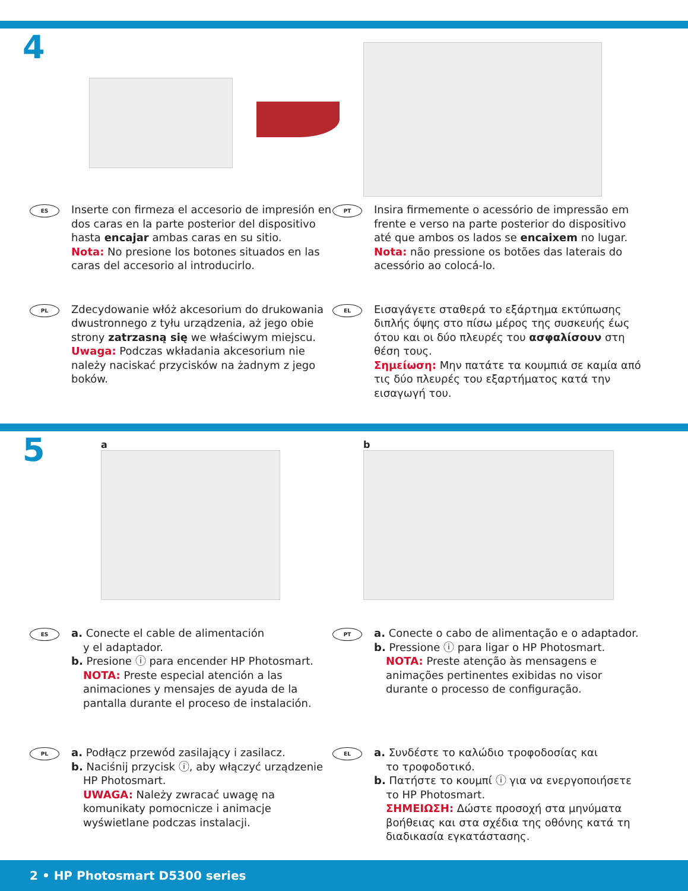4
ES
Inserte con firmeza el accesorio de impresión en dos caras en la parte posterior del dispositivo hasta encajar ambas caras en su sitio.
Nota: No presione los botones situados en las caras del accesorio al introducirlo.
PT
Insira firmemente o acessório de impressão em frente e verso na parte posterior do dispositivo até que ambos os lados se encaixem no lugar.
Nota: não pressione os botões das laterais do acessório ao colocá-lo.
PL
Zdecydowanie włóż akcesorium do drukowania dwustronnego z tyłu urządzenia, aż jego obie strony zatrzasną się we właściwym miejscu.
Uwaga: Podczas wkładania akcesorium nie należy naciskać przycisków na żadnym z jego boków.
EL
Εισαγάγετε σταθερά το εξάρτημα εκτύπωσης διπλής όψης στο πίσω μέρος της συσκευής έως ότου και οι δύο πλευρές του ασφαλίσουν στη θέση τους.
Σημείωση: Μην πατάτε τα κουμπιά σε καμία από τις δύο πλευρές του εξαρτήματος κατά την εισαγωγή του.
5
a b
ES
a. Conecte el cable de alimentación
y el adaptador.
b. Presione ⓘ para encender HP Photosmart.
NOTA: Preste especial atención a las animaciones y mensajes de ayuda de la pantalla durante el proceso de instalación.
PT
a. Conecte o cabo de alimentação e o adaptador.
b. Pressione ⓘ para ligar o HP Photosmart.
NOTA: Preste atenção às mensagens e animações pertinentes exibidas no visor durante o processo de configuração.
PL
a. Podłącz przewód zasilający i zasilacz.
b. Naciśnij przycisk ⓘ, aby włączyć urządzenie
HP Photosmart.
UWAGA: Należy zwracać uwagę na komunikaty pomocnicze i animacje wyświetlane podczas instalacji.
EL
a. Συνδέστε το καλώδιο τροφοδοσίας και
το τροφοδοτικό.
b. Πατήστε το κουμπί ⓘ για να ενεργοποιήσετε
το HP Photosmart.
ΣΗΜΕΙΩΣΗ: Δώστε προσοχή στα μηνύματα βοήθειας και στα σχέδια της οθόνης κατά τη διαδικασία εγκατάστασης.
2 • HP Photosmart D5300 series